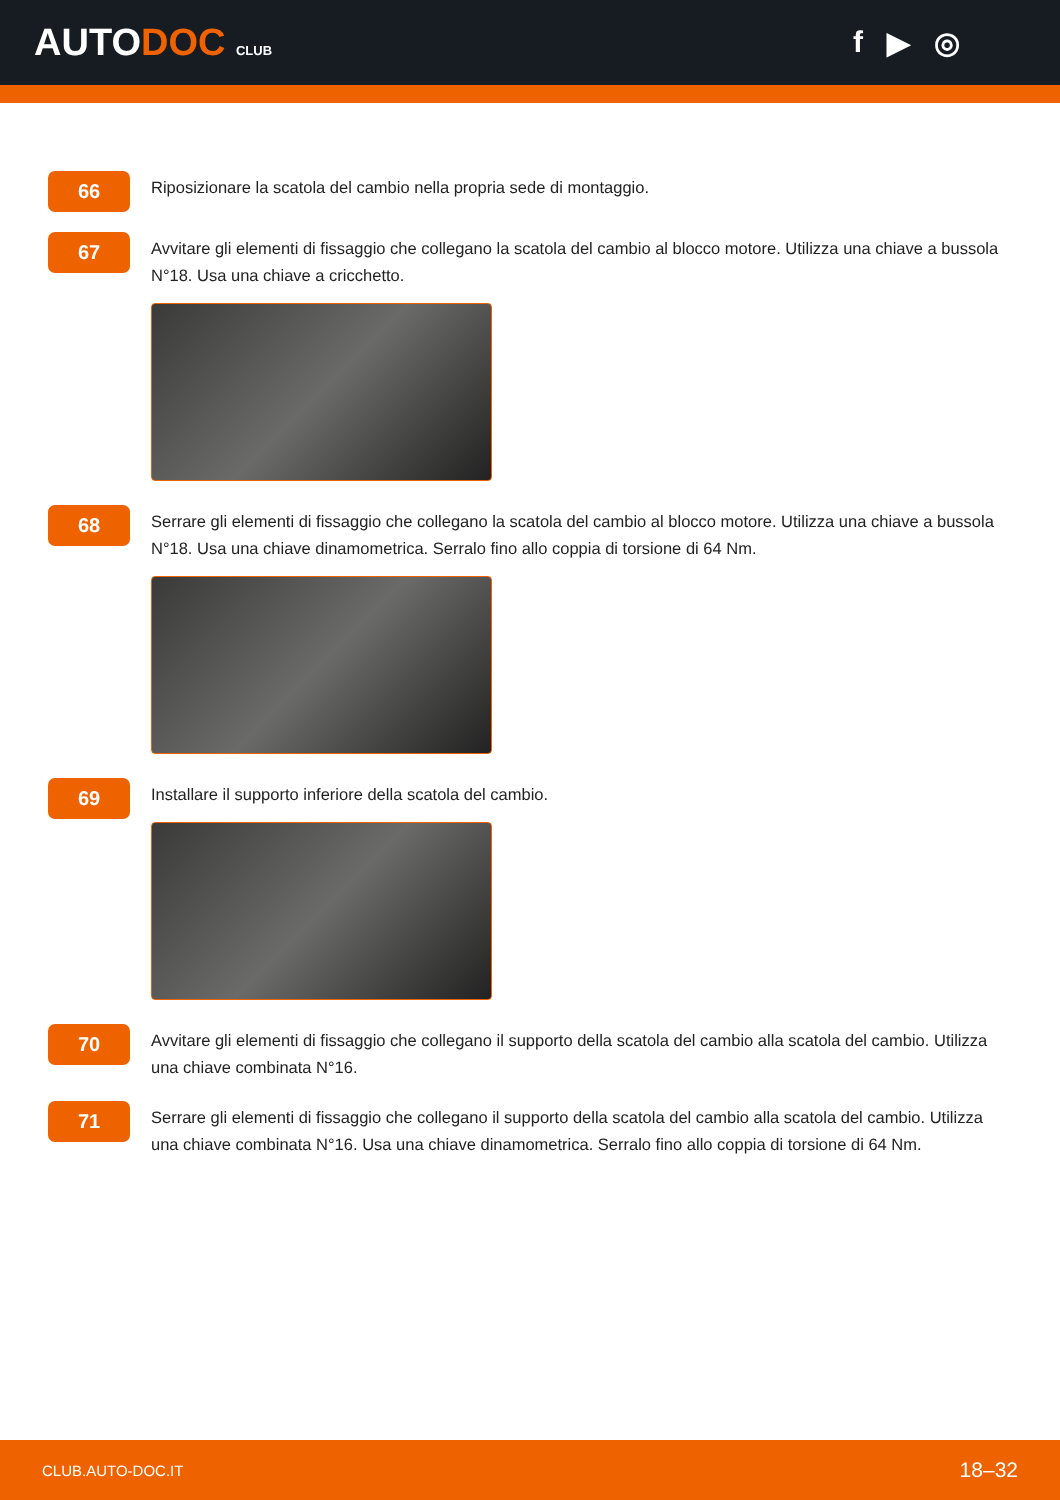AUTODOC CLUB
f ▶ ◎
66
Riposizionare la scatola del cambio nella propria sede di montaggio.
67
Avvitare gli elementi di fissaggio che collegano la scatola del cambio al blocco motore. Utilizza una chiave a bussola N°18. Usa una chiave a cricchetto.
68
Serrare gli elementi di fissaggio che collegano la scatola del cambio al blocco motore. Utilizza una chiave a bussola N°18. Usa una chiave dinamometrica. Serralo fino allo coppia di torsione di 64 Nm.
69
Installare il supporto inferiore della scatola del cambio.
70
Avvitare gli elementi di fissaggio che collegano il supporto della scatola del cambio alla scatola del cambio. Utilizza una chiave combinata N°16.
71
Serrare gli elementi di fissaggio che collegano il supporto della scatola del cambio alla scatola del cambio. Utilizza una chiave combinata N°16. Usa una chiave dinamometrica. Serralo fino allo coppia di torsione di 64 Nm.
CLUB.AUTO-DOC.IT 18–32